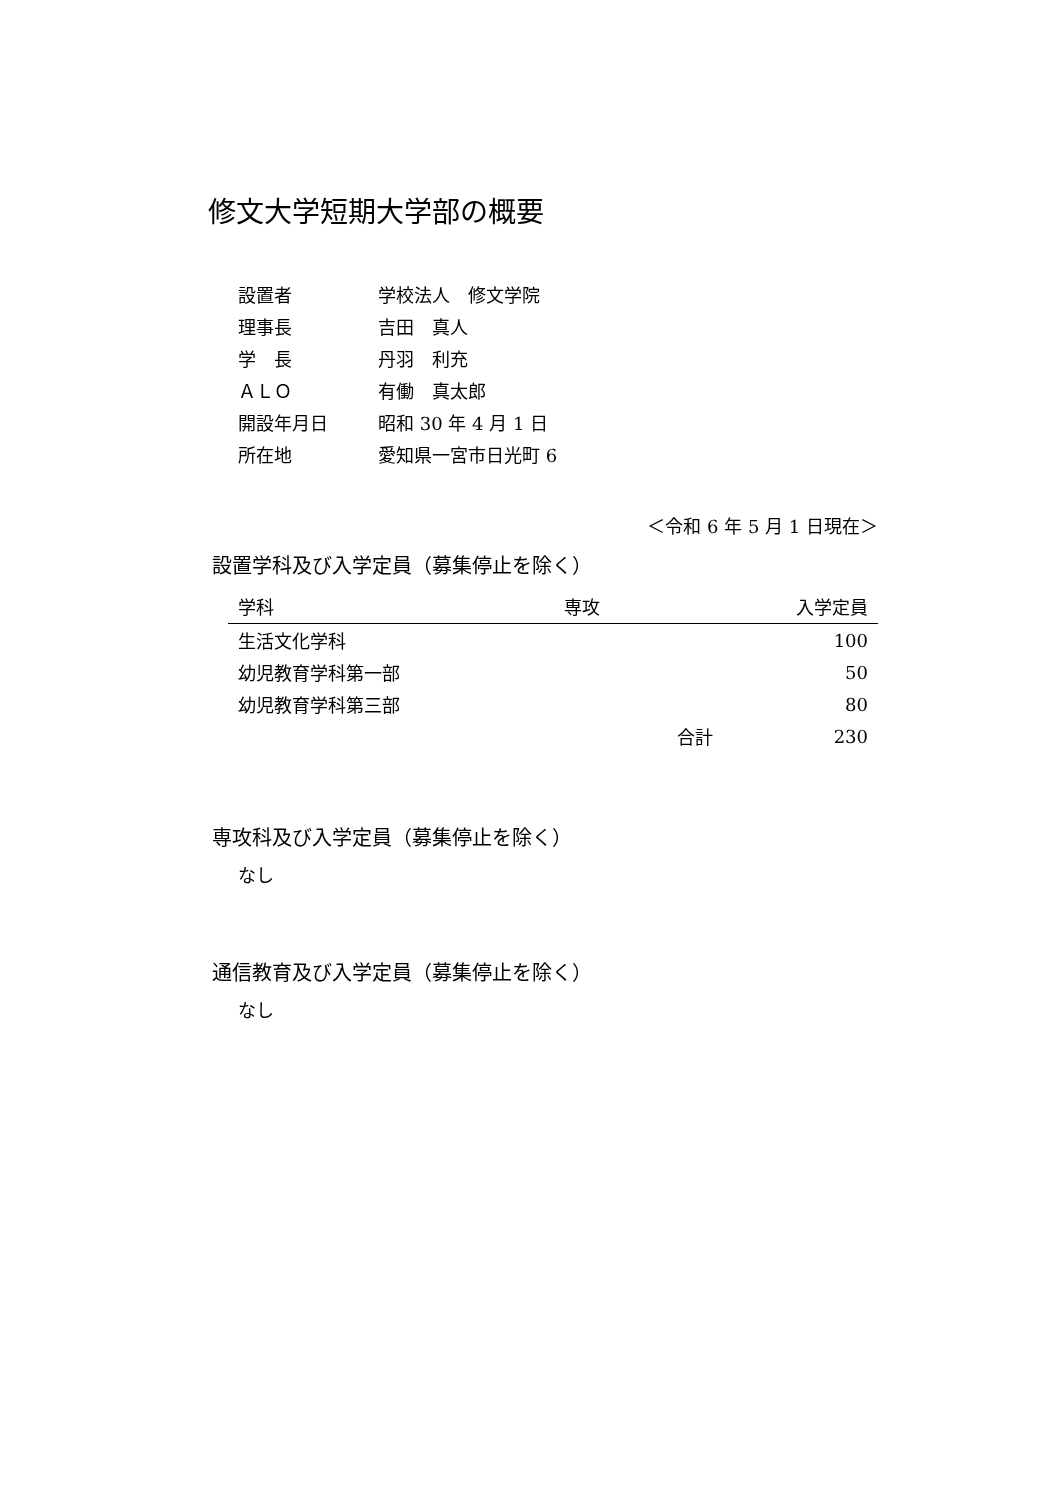修文大学短期大学部の概要
| 設置者 | 学校法人 修文学院 |
| 理事長 | 吉田 真人 |
| 学 長 | 丹羽 利充 |
| ＡＬＯ | 有働 真太郎 |
| 開設年月日 | 昭和 30 年 4 月 1 日 |
| 所在地 | 愛知県一宮市日光町 6 |
＜令和 6 年 5 月 1 日現在＞
設置学科及び入学定員（募集停止を除く）
| 学科 | 専攻 | | 入学定員 |
| --- | --- | --- | --- |
| 生活文化学科 | | | 100 |
| 幼児教育学科第一部 | | | 50 |
| 幼児教育学科第三部 | | | 80 |
| | | 合計 | 230 |
専攻科及び入学定員（募集停止を除く）
なし
通信教育及び入学定員（募集停止を除く）
なし